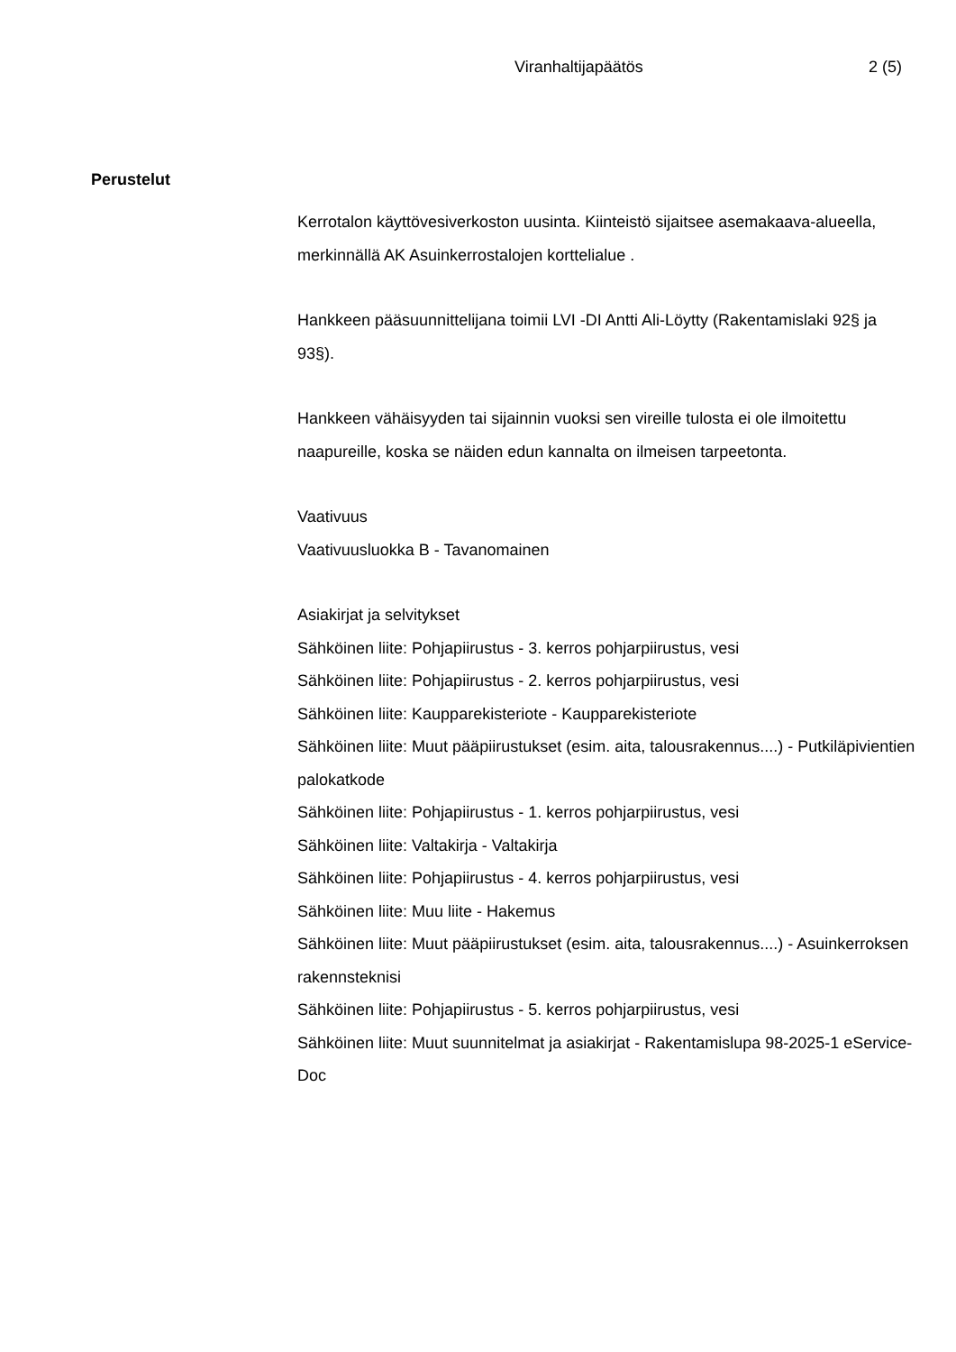Viranhaltijapäätös 2 (5)
Perustelut
Kerrotalon käyttövesiverkoston uusinta. Kiinteistö sijaitsee asemakaava-alueella, merkinnällä AK Asuinkerrostalojen korttelialue .
Hankkeen pääsuunnittelijana toimii LVI -DI Antti Ali-Löytty (Rakentamislaki 92§ ja 93§).
Hankkeen vähäisyyden tai sijainnin vuoksi sen vireille tulosta ei ole ilmoitettu naapureille, koska se näiden edun kannalta on ilmeisen tarpeetonta.
Vaativuus
Vaativuusluokka B - Tavanomainen
Asiakirjat ja selvitykset
Sähköinen liite: Pohjapiirustus - 3. kerros pohjarpiirustus, vesi
Sähköinen liite: Pohjapiirustus - 2. kerros pohjarpiirustus, vesi
Sähköinen liite: Kaupparekisteriote - Kaupparekisteriote
Sähköinen liite: Muut pääpiirustukset (esim. aita, talousrakennus....) - Putkiläpivientien palokatkode
Sähköinen liite: Pohjapiirustus - 1. kerros pohjarpiirustus, vesi
Sähköinen liite: Valtakirja - Valtakirja
Sähköinen liite: Pohjapiirustus - 4. kerros pohjarpiirustus, vesi
Sähköinen liite: Muu liite - Hakemus
Sähköinen liite: Muut pääpiirustukset (esim. aita, talousrakennus....) - Asuinkerroksen rakennsteknisi
Sähköinen liite: Pohjapiirustus - 5. kerros pohjarpiirustus, vesi
Sähköinen liite: Muut suunnitelmat ja asiakirjat - Rakentamislupa 98-2025-1 eService-Doc